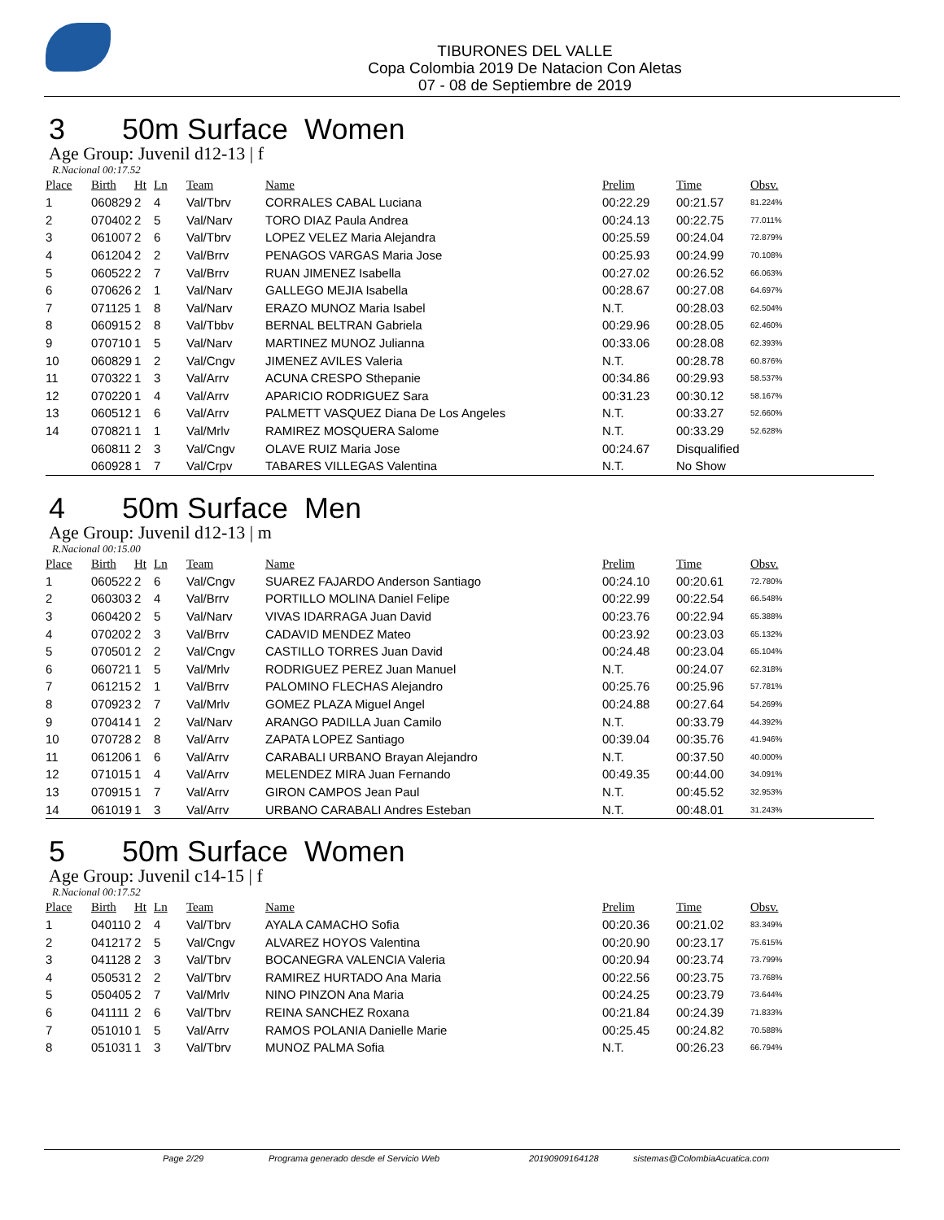TIBURONES DEL VALLE
Copa Colombia 2019 De Natacion Con Aletas
07 - 08 de Septiembre de 2019
3 50m Surface Women
Age Group: Juvenil d12-13 | f
R.Nacional 00:17.52
| Place | Birth | Ht | Ln | Team | Name | Prelim | Time | Obsv. |
| --- | --- | --- | --- | --- | --- | --- | --- | --- |
| 1 | 060829 | 2 | 4 | Val/Tbrv | CORRALES CABAL Luciana | 00:22.29 | 00:21.57 | 81.224% |
| 2 | 070402 | 2 | 5 | Val/Narv | TORO DIAZ Paula Andrea | 00:24.13 | 00:22.75 | 77.011% |
| 3 | 061007 | 2 | 6 | Val/Tbrv | LOPEZ VELEZ Maria Alejandra | 00:25.59 | 00:24.04 | 72.879% |
| 4 | 061204 | 2 | 2 | Val/Brrv | PENAGOS VARGAS Maria Jose | 00:25.93 | 00:24.99 | 70.108% |
| 5 | 060522 | 2 | 7 | Val/Brrv | RUAN JIMENEZ Isabella | 00:27.02 | 00:26.52 | 66.063% |
| 6 | 070626 | 2 | 1 | Val/Narv | GALLEGO MEJIA Isabella | 00:28.67 | 00:27.08 | 64.697% |
| 7 | 071125 | 1 | 8 | Val/Narv | ERAZO MUNOZ Maria Isabel | N.T. | 00:28.03 | 62.504% |
| 8 | 060915 | 2 | 8 | Val/Tbbv | BERNAL BELTRAN Gabriela | 00:29.96 | 00:28.05 | 62.460% |
| 9 | 070710 | 1 | 5 | Val/Narv | MARTINEZ MUNOZ Julianna | 00:33.06 | 00:28.08 | 62.393% |
| 10 | 060829 | 1 | 2 | Val/Cngv | JIMENEZ AVILES Valeria | N.T. | 00:28.78 | 60.876% |
| 11 | 070322 | 1 | 3 | Val/Arrv | ACUNA CRESPO Sthepanie | 00:34.86 | 00:29.93 | 58.537% |
| 12 | 070220 | 1 | 4 | Val/Arrv | APARICIO RODRIGUEZ Sara | 00:31.23 | 00:30.12 | 58.167% |
| 13 | 060512 | 1 | 6 | Val/Arrv | PALMETT VASQUEZ Diana De Los Angeles | N.T. | 00:33.27 | 52.660% |
| 14 | 070821 | 1 | 1 | Val/Mrlv | RAMIREZ MOSQUERA Salome | N.T. | 00:33.29 | 52.628% |
| | 060811 | 2 | 3 | Val/Cngv | OLAVE RUIZ Maria Jose | 00:24.67 | Disqualified | |
| | 060928 | 1 | 7 | Val/Crpv | TABARES VILLEGAS Valentina | N.T. | No Show | |
4 50m Surface Men
Age Group: Juvenil d12-13 | m
R.Nacional 00:15.00
| Place | Birth | Ht | Ln | Team | Name | Prelim | Time | Obsv. |
| --- | --- | --- | --- | --- | --- | --- | --- | --- |
| 1 | 060522 | 2 | 6 | Val/Cngv | SUAREZ FAJARDO Anderson Santiago | 00:24.10 | 00:20.61 | 72.780% |
| 2 | 060303 | 2 | 4 | Val/Brrv | PORTILLO MOLINA Daniel Felipe | 00:22.99 | 00:22.54 | 66.548% |
| 3 | 060420 | 2 | 5 | Val/Narv | VIVAS IDARRAGA Juan David | 00:23.76 | 00:22.94 | 65.388% |
| 4 | 070202 | 2 | 3 | Val/Brrv | CADAVID MENDEZ Mateo | 00:23.92 | 00:23.03 | 65.132% |
| 5 | 070501 | 2 | 2 | Val/Cngv | CASTILLO TORRES Juan David | 00:24.48 | 00:23.04 | 65.104% |
| 6 | 060721 | 1 | 5 | Val/Mrlv | RODRIGUEZ PEREZ Juan Manuel | N.T. | 00:24.07 | 62.318% |
| 7 | 061215 | 2 | 1 | Val/Brrv | PALOMINO FLECHAS Alejandro | 00:25.76 | 00:25.96 | 57.781% |
| 8 | 070923 | 2 | 7 | Val/Mrlv | GOMEZ PLAZA Miguel Angel | 00:24.88 | 00:27.64 | 54.269% |
| 9 | 070414 | 1 | 2 | Val/Narv | ARANGO PADILLA Juan Camilo | N.T. | 00:33.79 | 44.392% |
| 10 | 070728 | 2 | 8 | Val/Arrv | ZAPATA LOPEZ Santiago | 00:39.04 | 00:35.76 | 41.946% |
| 11 | 061206 | 1 | 6 | Val/Arrv | CARABALI URBANO Brayan Alejandro | N.T. | 00:37.50 | 40.000% |
| 12 | 071015 | 1 | 4 | Val/Arrv | MELENDEZ MIRA Juan Fernando | 00:49.35 | 00:44.00 | 34.091% |
| 13 | 070915 | 1 | 7 | Val/Arrv | GIRON CAMPOS Jean Paul | N.T. | 00:45.52 | 32.953% |
| 14 | 061019 | 1 | 3 | Val/Arrv | URBANO CARABALI Andres Esteban | N.T. | 00:48.01 | 31.243% |
5 50m Surface Women
Age Group: Juvenil c14-15 | f
R.Nacional 00:17.52
| Place | Birth | Ht | Ln | Team | Name | Prelim | Time | Obsv. |
| --- | --- | --- | --- | --- | --- | --- | --- | --- |
| 1 | 040110 | 2 | 4 | Val/Tbrv | AYALA CAMACHO Sofia | 00:20.36 | 00:21.02 | 83.349% |
| 2 | 041217 | 2 | 5 | Val/Cngv | ALVAREZ HOYOS Valentina | 00:20.90 | 00:23.17 | 75.615% |
| 3 | 041128 | 2 | 3 | Val/Tbrv | BOCANEGRA VALENCIA Valeria | 00:20.94 | 00:23.74 | 73.799% |
| 4 | 050531 | 2 | 2 | Val/Tbrv | RAMIREZ HURTADO Ana Maria | 00:22.56 | 00:23.75 | 73.768% |
| 5 | 050405 | 2 | 7 | Val/Mrlv | NINO PINZON Ana Maria | 00:24.25 | 00:23.79 | 73.644% |
| 6 | 041111 | 2 | 6 | Val/Tbrv | REINA SANCHEZ Roxana | 00:21.84 | 00:24.39 | 71.833% |
| 7 | 051010 | 1 | 5 | Val/Arrv | RAMOS POLANIA Danielle Marie | 00:25.45 | 00:24.82 | 70.588% |
| 8 | 051031 | 1 | 3 | Val/Tbrv | MUNOZ PALMA Sofia | N.T. | 00:26.23 | 66.794% |
Page 2/29 Programa generado desde el Servicio Web 20190909164128 sistemas@ColombiaAcuatica.com